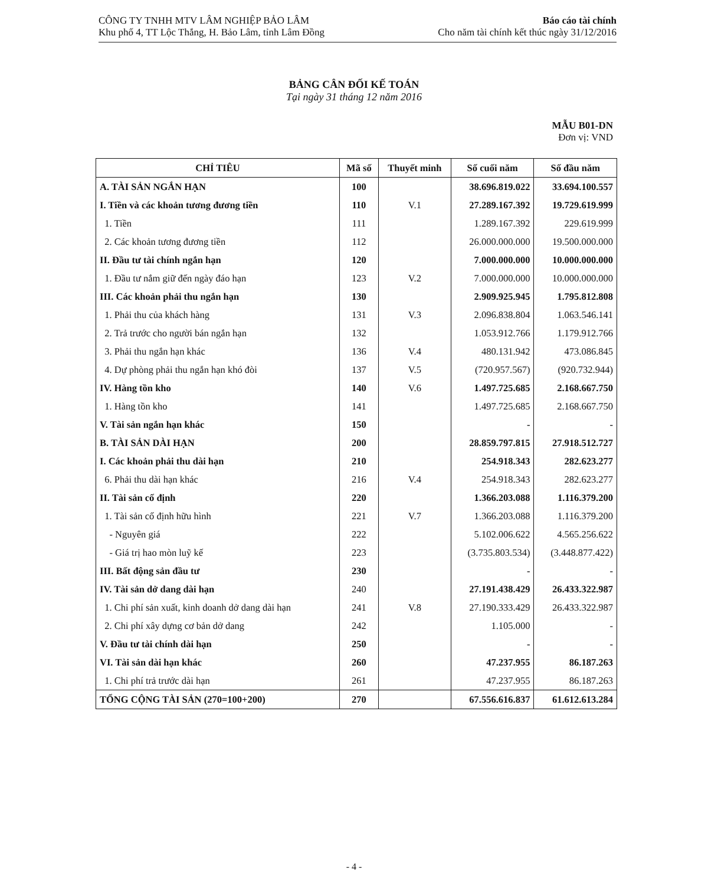CÔNG TY TNHH MTV LÂM NGHIỆP BẢO LÂM
Khu phố 4, TT Lộc Thắng, H. Bảo Lâm, tỉnh Lâm Đồng
Báo cáo tài chính
Cho năm tài chính kết thúc ngày 31/12/2016
BẢNG CÂN ĐỐI KẾ TOÁN
Tại ngày 31 tháng 12 năm 2016
MẪU B01-DN
Đơn vị: VND
| CHỈ TIÊU | Mã số | Thuyết minh | Số cuối năm | Số đầu năm |
| --- | --- | --- | --- | --- |
| A. TÀI SẢN NGẮN HẠN | 100 | | 38.696.819.022 | 33.694.100.557 |
| I. Tiền và các khoản tương đương tiền | 110 | V.1 | 27.289.167.392 | 19.729.619.999 |
| 1. Tiền | 111 | | 1.289.167.392 | 229.619.999 |
| 2. Các khoản tương đương tiền | 112 | | 26.000.000.000 | 19.500.000.000 |
| II. Đầu tư tài chính ngắn hạn | 120 | | 7.000.000.000 | 10.000.000.000 |
| 1. Đầu tư nắm giữ đến ngày đáo hạn | 123 | V.2 | 7.000.000.000 | 10.000.000.000 |
| III. Các khoản phải thu ngắn hạn | 130 | | 2.909.925.945 | 1.795.812.808 |
| 1. Phải thu của khách hàng | 131 | V.3 | 2.096.838.804 | 1.063.546.141 |
| 2. Trả trước cho người bán ngắn hạn | 132 | | 1.053.912.766 | 1.179.912.766 |
| 3. Phải thu ngắn hạn khác | 136 | V.4 | 480.131.942 | 473.086.845 |
| 4. Dự phòng phải thu ngắn hạn khó đòi | 137 | V.5 | (720.957.567) | (920.732.944) |
| IV. Hàng tồn kho | 140 | V.6 | 1.497.725.685 | 2.168.667.750 |
| 1. Hàng tồn kho | 141 | | 1.497.725.685 | 2.168.667.750 |
| V. Tài sản ngắn hạn khác | 150 | | - | - |
| B. TÀI SẢN DÀI HẠN | 200 | | 28.859.797.815 | 27.918.512.727 |
| I. Các khoản phải thu dài hạn | 210 | | 254.918.343 | 282.623.277 |
| 6. Phải thu dài hạn khác | 216 | V.4 | 254.918.343 | 282.623.277 |
| II. Tài sản cố định | 220 | | 1.366.203.088 | 1.116.379.200 |
| 1. Tài sản cố định hữu hình | 221 | V.7 | 1.366.203.088 | 1.116.379.200 |
| - Nguyên giá | 222 | | 5.102.006.622 | 4.565.256.622 |
| - Giá trị hao mòn luỹ kế | 223 | | (3.735.803.534) | (3.448.877.422) |
| III. Bất động sản đầu tư | 230 | | - | - |
| IV. Tài sản dở dang dài hạn | 240 | | 27.191.438.429 | 26.433.322.987 |
| 1. Chi phí sản xuất, kinh doanh dở dang dài hạn | 241 | V.8 | 27.190.333.429 | 26.433.322.987 |
| 2. Chi phí xây dựng cơ bản dở dang | 242 | | 1.105.000 | - |
| V. Đầu tư tài chính dài hạn | 250 | | - | - |
| VI. Tài sản dài hạn khác | 260 | | 47.237.955 | 86.187.263 |
| 1. Chi phí trả trước dài hạn | 261 | | 47.237.955 | 86.187.263 |
| TỔNG CỘNG TÀI SẢN (270=100+200) | 270 | | 67.556.616.837 | 61.612.613.284 |
- 4 -